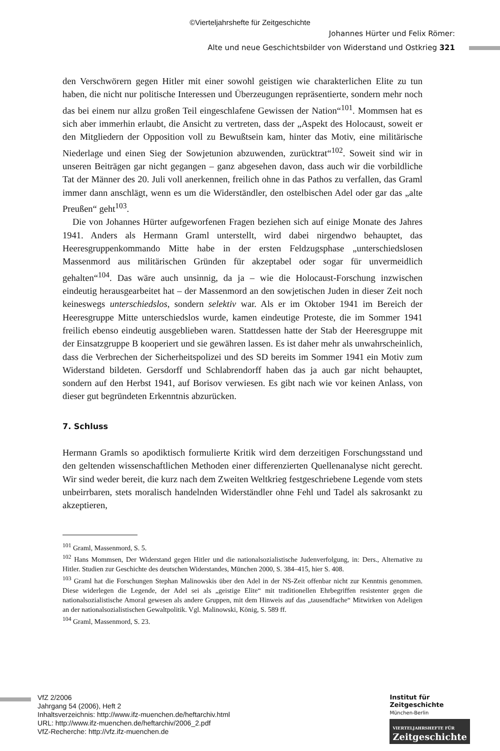©Vierteljahrshefte für Zeitgeschichte
Johannes Hürter und Felix Römer:
Alte und neue Geschichtsbilder von Widerstand und Ostkrieg 321
den Verschwörern gegen Hitler mit einer sowohl geistigen wie charakterlichen Elite zu tun haben, die nicht nur politische Interessen und Überzeugungen repräsentierte, sondern mehr noch das bei einem nur allzu großen Teil eingeschlafene Gewissen der Nation“<sup>101</sup>. Mommsen hat es sich aber immerhin erlaubt, die Ansicht zu vertreten, dass der „Aspekt des Holocaust, soweit er den Mitgliedern der Opposition voll zu Bewußtsein kam, hinter das Motiv, eine militärische Niederlage und einen Sieg der Sowjetunion abzuwenden, zurücktrat“<sup>102</sup>. Soweit sind wir in unseren Beiträgen gar nicht gegangen – ganz abgesehen davon, dass auch wir die vorbildliche Tat der Männer des 20. Juli voll anerkennen, freilich ohne in das Pathos zu verfallen, das Graml immer dann anschlägt, wenn es um die Widerständler, den ostelbischen Adel oder gar das „alte Preußen“ geht<sup>103</sup>.
Die von Johannes Hürter aufgeworfenen Fragen beziehen sich auf einige Monate des Jahres 1941. Anders als Hermann Graml unterstellt, wird dabei nirgendwo behauptet, das Heeresgruppenkommando Mitte habe in der ersten Feldzugsphase „unterschiedslosen Massenmord aus militärischen Gründen für akzeptabel oder sogar für unvermeidlich gehalten“<sup>104</sup>. Das wäre auch unsinnig, da ja – wie die Holocaust-Forschung inzwischen eindeutig herausgearbeitet hat – der Massenmord an den sowjetischen Juden in dieser Zeit noch keineswegs unterschiedslos, sondern selektiv war. Als er im Oktober 1941 im Bereich der Heeresgruppe Mitte unterschiedslos wurde, kamen eindeutige Proteste, die im Sommer 1941 freilich ebenso eindeutig ausgeblieben waren. Stattdessen hatte der Stab der Heeresgruppe mit der Einsatzgruppe B kooperiert und sie gewähren lassen. Es ist daher mehr als unwahrscheinlich, dass die Verbrechen der Sicherheitspolizei und des SD bereits im Sommer 1941 ein Motiv zum Widerstand bildeten. Gersdorff und Schlabrendorff haben das ja auch gar nicht behauptet, sondern auf den Herbst 1941, auf Borisov verwiesen. Es gibt nach wie vor keinen Anlass, von dieser gut begründeten Erkenntnis abzurücken.
7. Schluss
Hermann Gramls so apodiktisch formulierte Kritik wird dem derzeitigen Forschungsstand und den geltenden wissenschaftlichen Methoden einer differenzierten Quellenanalyse nicht gerecht. Wir sind weder bereit, die kurz nach dem Zweiten Weltkrieg festgeschriebene Legende vom stets unbeirrbaren, stets moralisch handelnden Widerständler ohne Fehl und Tadel als sakrosankt zu akzeptieren,
<sup>101</sup> Graml, Massenmord, S. 5.
<sup>102</sup> Hans Mommsen, Der Widerstand gegen Hitler und die nationalsozialistische Judenverfolgung, in: Ders., Alternative zu Hitler. Studien zur Geschichte des deutschen Widerstandes, München 2000, S. 384–415, hier S. 408.
<sup>103</sup> Graml hat die Forschungen Stephan Malinowskis über den Adel in der NS-Zeit offenbar nicht zur Kenntnis genommen. Diese widerlegen die Legende, der Adel sei als „geistige Elite“ mit traditionellen Ehrbegriffen resistenter gegen die nationalsozialistische Amoral gewesen als andere Gruppen, mit dem Hinweis auf das „tausendfache“ Mitwirken von Adeligen an der nationalsozialistischen Gewaltpolitik. Vgl. Malinowski, König, S. 589 ff.
<sup>104</sup> Graml, Massenmord, S. 23.
VfZ 2/2006
Jahrgang 54 (2006), Heft 2
Inhaltsverzeichnis: http://www.ifz-muenchen.de/heftarchiv.html
URL: http://www.ifz-muenchen.de/heftarchiv/2006_2.pdf
VfZ-Recherche: http://vfz.ifz-muenchen.de
Institut für
Zeitgeschichte
München-Berlin
VIERTELJAHRSHEFTE FÜR
Zeitgeschichte